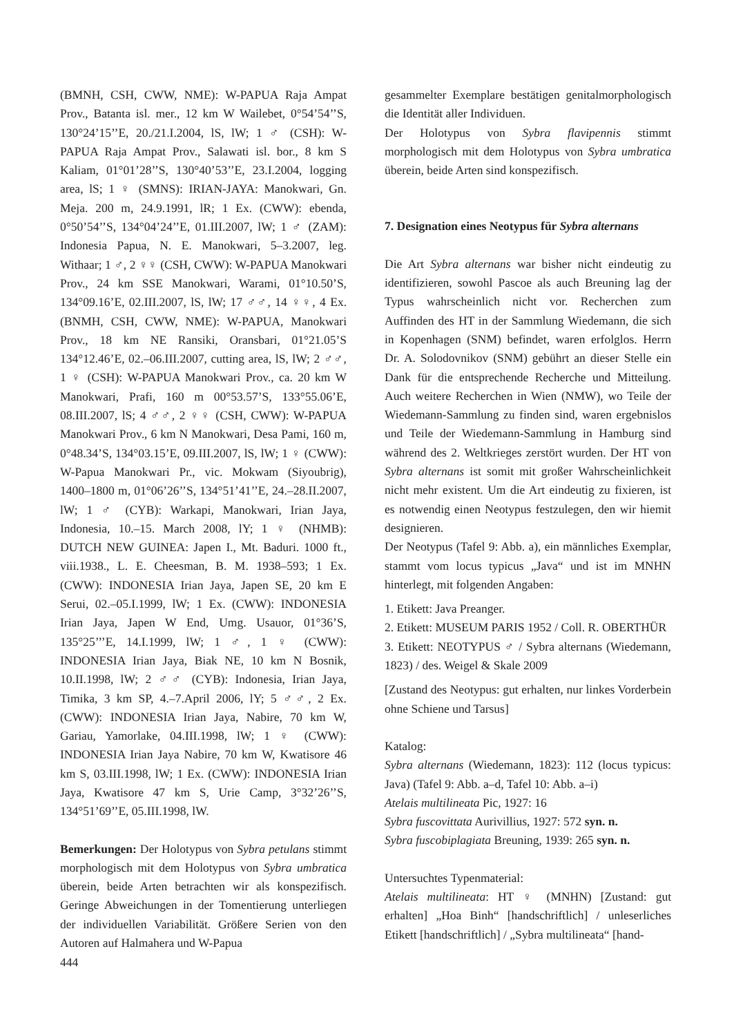(BMNH, CSH, CWW, NME): W-PAPUA Raja Ampat Prov., Batanta isl. mer., 12 km W Wailebet, 0°54’54’’S, 130°24’15’’E, 20./21.I.2004, lS, lW; 1 ♂ (CSH): W-PAPUA Raja Ampat Prov., Salawati isl. bor., 8 km S Kaliam, 01°01’28’’S, 130°40’53’’E, 23.I.2004, logging area, lS; 1 ♀ (SMNS): IRIAN-JAYA: Manokwari, Gn. Meja. 200 m, 24.9.1991, lR; 1 Ex. (CWW): ebenda, 0°50’54’’S, 134°04’24’’E, 01.III.2007, lW; 1 ♂ (ZAM): Indonesia Papua, N. E. Manokwari, 5–3.2007, leg. Withaar; 1 ♂, 2 ♀♀ (CSH, CWW): W-PAPUA Manokwari Prov., 24 km SSE Manokwari, Warami, 01°10.50’S, 134°09.16’E, 02.III.2007, lS, lW; 17 ♂♂, 14 ♀♀, 4 Ex. (BNMH, CSH, CWW, NME): W-PAPUA, Manokwari Prov., 18 km NE Ransiki, Oransbari, 01°21.05’S 134°12.46’E, 02.–06.III.2007, cutting area, lS, lW; 2 ♂♂, 1 ♀ (CSH): W-PAPUA Manokwari Prov., ca. 20 km W Manokwari, Prafi, 160 m 00°53.57’S, 133°55.06’E, 08.III.2007, lS; 4 ♂♂, 2 ♀♀ (CSH, CWW): W-PAPUA Manokwari Prov., 6 km N Manokwari, Desa Pami, 160 m, 0°48.34’S, 134°03.15’E, 09.III.2007, lS, lW; 1 ♀ (CWW): W-Papua Manokwari Pr., vic. Mokwam (Siyoubrig), 1400–1800 m, 01°06’26’’S, 134°51’41’’E, 24.–28.II.2007, lW; 1 ♂ (CYB): Warkapi, Manokwari, Irian Jaya, Indonesia, 10.–15. March 2008, lY; 1 ♀ (NHMB): DUTCH NEW GUINEA: Japen I., Mt. Baduri. 1000 ft., viii.1938., L. E. Cheesman, B. M. 1938–593; 1 Ex. (CWW): INDONESIA Irian Jaya, Japen SE, 20 km E Serui, 02.–05.I.1999, lW; 1 Ex. (CWW): INDONESIA Irian Jaya, Japen W End, Umg. Usauor, 01°36’S, 135°25’’’E, 14.I.1999, lW; 1 ♂, 1 ♀ (CWW): INDONESIA Irian Jaya, Biak NE, 10 km N Bosnik, 10.II.1998, lW; 2 ♂♂ (CYB): Indonesia, Irian Jaya, Timika, 3 km SP, 4.–7.April 2006, lY; 5 ♂♂, 2 Ex. (CWW): INDONESIA Irian Jaya, Nabire, 70 km W, Gariau, Yamorlake, 04.III.1998, lW; 1 ♀ (CWW): INDONESIA Irian Jaya Nabire, 70 km W, Kwatisore 46 km S, 03.III.1998, lW; 1 Ex. (CWW): INDONESIA Irian Jaya, Kwatisore 47 km S, Urie Camp, 3°32’26’’S, 134°51’69’’E, 05.III.1998, lW.
Bemerkungen: Der Holotypus von Sybra petulans stimmt morphologisch mit dem Holotypus von Sybra umbratica überein, beide Arten betrachten wir als konspezifisch. Geringe Abweichungen in der Tomentierung unterliegen der individuellen Variabilität. Größere Serien von den Autoren auf Halmahera und W-Papua
gesammelter Exemplare bestätigen genitalmorphologisch die Identität aller Individuen.
Der Holotypus von Sybra flavipennis stimmt morphologisch mit dem Holotypus von Sybra umbratica überein, beide Arten sind konspezifisch.
7. Designation eines Neotypus für Sybra alternans
Die Art Sybra alternans war bisher nicht eindeutig zu identifizieren, sowohl Pascoe als auch Breuning lag der Typus wahrscheinlich nicht vor. Recherchen zum Auffinden des HT in der Sammlung Wiedemann, die sich in Kopenhagen (SNM) befindet, waren erfolglos. Herrn Dr. A. Solodovnikov (SNM) gebührt an dieser Stelle ein Dank für die entsprechende Recherche und Mitteilung. Auch weitere Recherchen in Wien (NMW), wo Teile der Wiedemann-Sammlung zu finden sind, waren ergebnislos und Teile der Wiedemann-Sammlung in Hamburg sind während des 2. Weltkrieges zerstört wurden. Der HT von Sybra alternans ist somit mit großer Wahrscheinlichkeit nicht mehr existent. Um die Art eindeutig zu fixieren, ist es notwendig einen Neotypus festzulegen, den wir hiemit designieren.
Der Neotypus (Tafel 9: Abb. a), ein männliches Exemplar, stammt vom locus typicus „Java“ und ist im MNHN hinterlegt, mit folgenden Angaben:
1. Etikett: Java Preanger.
2. Etikett: MUSEUM PARIS 1952 / Coll. R. OBERTHÜR
3. Etikett: NEOTYPUS ♂ / Sybra alternans (Wiedemann, 1823) / des. Weigel & Skale 2009
[Zustand des Neotypus: gut erhalten, nur linkes Vorderbein ohne Schiene und Tarsus]
Katalog:
Sybra alternans (Wiedemann, 1823): 112 (locus typicus: Java) (Tafel 9: Abb. a–d, Tafel 10: Abb. a–i)
Atelais multilineata Pic, 1927: 16
Sybra fuscovittata Aurivillius, 1927: 572 syn. n.
Sybra fuscobiplagiata Breuning, 1939: 265 syn. n.
Untersuchtes Typenmaterial:
Atelais multilineata: HT ♀ (MNHN) [Zustand: gut erhalten] „Hoa Binh“ [handschriftlich] / unleserliches Etikett [handschriftlich] / „Sybra multilineata“ [hand-
444